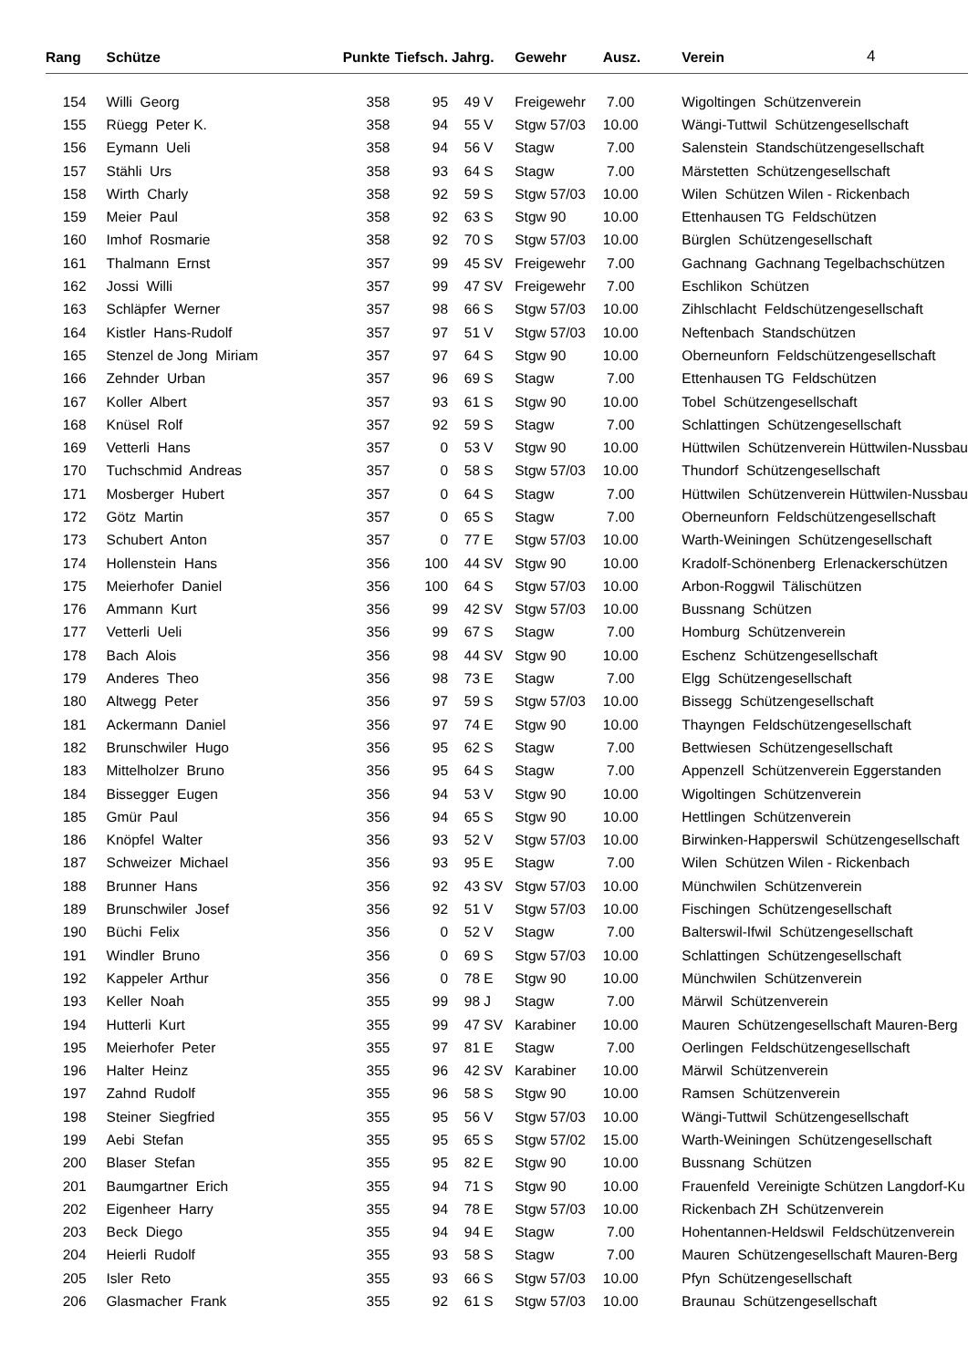4
| Rang | Schütze | Punkte | Tiefsch. | Jahrg. | | Gewehr | Ausz. | Verein |
| --- | --- | --- | --- | --- | --- | --- | --- | --- |
| 154 | Willi Georg | 358 | 95 | 49 | V | Freigewehr | 7.00 | Wigoltingen Schützenverein |
| 155 | Rüegg Peter K. | 358 | 94 | 55 | V | Stgw 57/03 | 10.00 | Wängi-Tuttwil Schützengesellschaft |
| 156 | Eymann Ueli | 358 | 94 | 56 | V | Stagw | 7.00 | Salenstein Standschützengesellschaft |
| 157 | Stähli Urs | 358 | 93 | 64 | S | Stagw | 7.00 | Märstetten Schützengesellschaft |
| 158 | Wirth Charly | 358 | 92 | 59 | S | Stgw 57/03 | 10.00 | Wilen Schützen Wilen - Rickenbach |
| 159 | Meier Paul | 358 | 92 | 63 | S | Stgw 90 | 10.00 | Ettenhausen TG Feldschützen |
| 160 | Imhof Rosmarie | 358 | 92 | 70 | S | Stgw 57/03 | 10.00 | Bürglen Schützengesellschaft |
| 161 | Thalmann Ernst | 357 | 99 | 45 | SV | Freigewehr | 7.00 | Gachnang Gachnang Tegelbachschützen |
| 162 | Jossi Willi | 357 | 99 | 47 | SV | Freigewehr | 7.00 | Eschlikon Schützen |
| 163 | Schläpfer Werner | 357 | 98 | 66 | S | Stgw 57/03 | 10.00 | Zihlschlacht Feldschützengesellschaft |
| 164 | Kistler Hans-Rudolf | 357 | 97 | 51 | V | Stgw 57/03 | 10.00 | Neftenbach Standschützen |
| 165 | Stenzel de Jong Miriam | 357 | 97 | 64 | S | Stgw 90 | 10.00 | Oberneunforn Feldschützengesellschaft |
| 166 | Zehnder Urban | 357 | 96 | 69 | S | Stagw | 7.00 | Ettenhausen TG Feldschützen |
| 167 | Koller Albert | 357 | 93 | 61 | S | Stgw 90 | 10.00 | Tobel Schützengesellschaft |
| 168 | Knüsel Rolf | 357 | 92 | 59 | S | Stagw | 7.00 | Schlattingen Schützengesellschaft |
| 169 | Vetterli Hans | 357 | 0 | 53 | V | Stgw 90 | 10.00 | Hüttwilen Schützenverein Hüttwilen-Nussbau |
| 170 | Tuchschmid Andreas | 357 | 0 | 58 | S | Stgw 57/03 | 10.00 | Thundorf Schützengesellschaft |
| 171 | Mosberger Hubert | 357 | 0 | 64 | S | Stagw | 7.00 | Hüttwilen Schützenverein Hüttwilen-Nussbau |
| 172 | Götz Martin | 357 | 0 | 65 | S | Stagw | 7.00 | Oberneunforn Feldschützengesellschaft |
| 173 | Schubert Anton | 357 | 0 | 77 | E | Stgw 57/03 | 10.00 | Warth-Weiningen Schützengesellschaft |
| 174 | Hollenstein Hans | 356 | 100 | 44 | SV | Stgw 90 | 10.00 | Kradolf-Schönenberg Erlenackerschützen |
| 175 | Meierhofer Daniel | 356 | 100 | 64 | S | Stgw 57/03 | 10.00 | Arbon-Roggwil Tälischützen |
| 176 | Ammann Kurt | 356 | 99 | 42 | SV | Stgw 57/03 | 10.00 | Bussnang Schützen |
| 177 | Vetterli Ueli | 356 | 99 | 67 | S | Stagw | 7.00 | Homburg Schützenverein |
| 178 | Bach Alois | 356 | 98 | 44 | SV | Stgw 90 | 10.00 | Eschenz Schützengesellschaft |
| 179 | Anderes Theo | 356 | 98 | 73 | E | Stagw | 7.00 | Elgg Schützengesellschaft |
| 180 | Altwegg Peter | 356 | 97 | 59 | S | Stgw 57/03 | 10.00 | Bissegg Schützengesellschaft |
| 181 | Ackermann Daniel | 356 | 97 | 74 | E | Stgw 90 | 10.00 | Thayngen Feldschützengesellschaft |
| 182 | Brunschwiler Hugo | 356 | 95 | 62 | S | Stagw | 7.00 | Bettwiesen Schützengesellschaft |
| 183 | Mittelholzer Bruno | 356 | 95 | 64 | S | Stagw | 7.00 | Appenzell Schützenverein Eggerstanden |
| 184 | Bissegger Eugen | 356 | 94 | 53 | V | Stgw 90 | 10.00 | Wigoltingen Schützenverein |
| 185 | Gmür Paul | 356 | 94 | 65 | S | Stgw 90 | 10.00 | Hettlingen Schützenverein |
| 186 | Knöpfel Walter | 356 | 93 | 52 | V | Stgw 57/03 | 10.00 | Birwinken-Happerswil Schützengesellschaft |
| 187 | Schweizer Michael | 356 | 93 | 95 | E | Stagw | 7.00 | Wilen Schützen Wilen - Rickenbach |
| 188 | Brunner Hans | 356 | 92 | 43 | SV | Stgw 57/03 | 10.00 | Münchwilen Schützenverein |
| 189 | Brunschwiler Josef | 356 | 92 | 51 | V | Stgw 57/03 | 10.00 | Fischingen Schützengesellschaft |
| 190 | Büchi Felix | 356 | 0 | 52 | V | Stagw | 7.00 | Balterswil-Ifwil Schützengesellschaft |
| 191 | Windler Bruno | 356 | 0 | 69 | S | Stgw 57/03 | 10.00 | Schlattingen Schützengesellschaft |
| 192 | Kappeler Arthur | 356 | 0 | 78 | E | Stgw 90 | 10.00 | Münchwilen Schützenverein |
| 193 | Keller Noah | 355 | 99 | 98 | J | Stagw | 7.00 | Märwil Schützenverein |
| 194 | Hutterli Kurt | 355 | 99 | 47 | SV | Karabiner | 10.00 | Mauren Schützengesellschaft Mauren-Berg |
| 195 | Meierhofer Peter | 355 | 97 | 81 | E | Stagw | 7.00 | Oerlingen Feldschützengesellschaft |
| 196 | Halter Heinz | 355 | 96 | 42 | SV | Karabiner | 10.00 | Märwil Schützenverein |
| 197 | Zahnd Rudolf | 355 | 96 | 58 | S | Stgw 90 | 10.00 | Ramsen Schützenverein |
| 198 | Steiner Siegfried | 355 | 95 | 56 | V | Stgw 57/03 | 10.00 | Wängi-Tuttwil Schützengesellschaft |
| 199 | Aebi Stefan | 355 | 95 | 65 | S | Stgw 57/02 | 15.00 | Warth-Weiningen Schützengesellschaft |
| 200 | Blaser Stefan | 355 | 95 | 82 | E | Stgw 90 | 10.00 | Bussnang Schützen |
| 201 | Baumgartner Erich | 355 | 94 | 71 | S | Stgw 90 | 10.00 | Frauenfeld Vereinigte Schützen Langdorf-Ku |
| 202 | Eigenheer Harry | 355 | 94 | 78 | E | Stgw 57/03 | 10.00 | Rickenbach ZH Schützenverein |
| 203 | Beck Diego | 355 | 94 | 94 | E | Stagw | 7.00 | Hohentannen-Heldswil Feldschützenverein |
| 204 | Heierli Rudolf | 355 | 93 | 58 | S | Stagw | 7.00 | Mauren Schützengesellschaft Mauren-Berg |
| 205 | Isler Reto | 355 | 93 | 66 | S | Stgw 57/03 | 10.00 | Pfyn Schützengesellschaft |
| 206 | Glasmacher Frank | 355 | 92 | 61 | S | Stgw 57/03 | 10.00 | Braunau Schützengesellschaft |